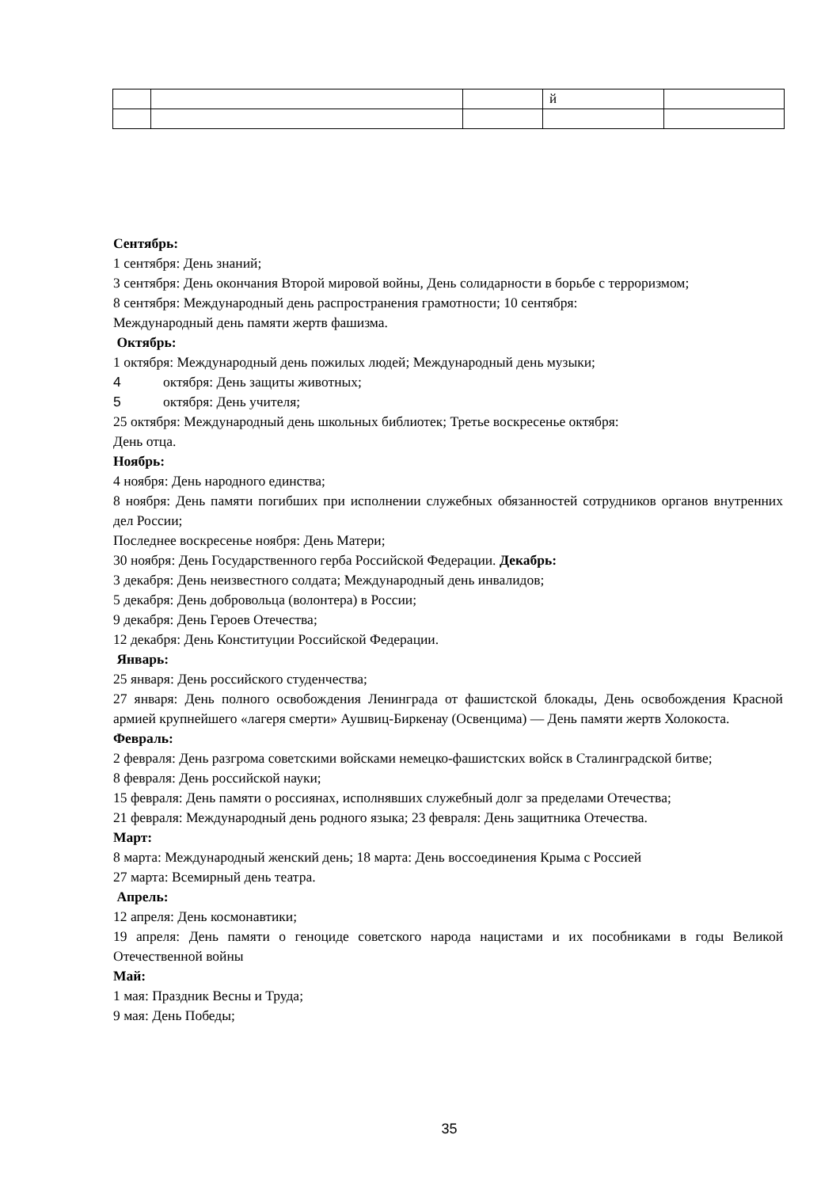| | | | й | |
Сентябрь:
1 сентября: День знаний;
3 сентября: День окончания Второй мировой войны, День солидарности в борьбе с терроризмом;
8 сентября: Международный день распространения грамотности; 10 сентября:
Международный день памяти жертв фашизма.
Октябрь:
1 октября: Международный день пожилых людей; Международный день музыки;
4 октября: День защиты животных;
5 октября: День учителя;
25 октября: Международный день школьных библиотек; Третье воскресенье октября:
День отца.
Ноябрь:
4 ноября: День народного единства;
8 ноября: День памяти погибших при исполнении служебных обязанностей сотрудников органов внутренних дел России;
Последнее воскресенье ноября: День Матери;
30 ноября: День Государственного герба Российской Федерации. Декабрь:
3 декабря: День неизвестного солдата; Международный день инвалидов;
5 декабря: День добровольца (волонтера) в России;
9 декабря: День Героев Отечества;
12 декабря: День Конституции Российской Федерации.
Январь:
25 января: День российского студенчества;
27 января: День полного освобождения Ленинграда от фашистской блокады, День освобождения Красной армией крупнейшего «лагеря смерти» Аушвиц-Биркенау (Освенцима) — День памяти жертв Холокоста.
Февраль:
2 февраля: День разгрома советскими войсками немецко-фашистских войск в Сталинградской битве;
8 февраля: День российской науки;
15 февраля: День памяти о россиянах, исполнявших служебный долг за пределами Отечества;
21 февраля: Международный день родного языка; 23 февраля: День защитника Отечества.
Март:
8 марта: Международный женский день; 18 марта: День воссоединения Крыма с Россией
27 марта: Всемирный день театра.
Апрель:
12 апреля: День космонавтики;
19 апреля: День памяти о геноциде советского народа нацистами и их пособниками в годы Великой Отечественной войны
Май:
1 мая: Праздник Весны и Труда;
9 мая: День Победы;
35